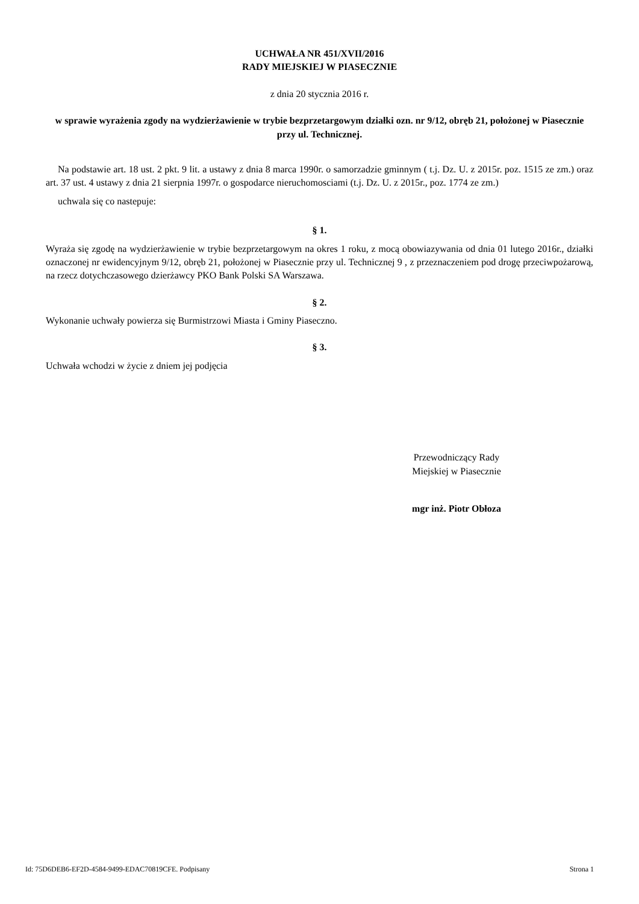UCHWAŁA NR 451/XVII/2016
RADY MIEJSKIEJ W PIASECZNIE
z dnia 20 stycznia 2016 r.
w sprawie wyrażenia zgody na wydzierżawienie w trybie bezprzetargowym działki ozn. nr 9/12, obręb 21, położonej w Piasecznie przy ul. Technicznej.
Na podstawie art. 18 ust. 2 pkt. 9 lit. a ustawy z dnia 8 marca 1990r. o samorzadzie gminnym ( t.j. Dz. U. z 2015r. poz. 1515 ze zm.) oraz art. 37 ust. 4 ustawy z dnia 21 sierpnia 1997r. o gospodarce nieruchomosciami (t.j. Dz. U. z 2015r., poz. 1774 ze zm.)
uchwala się co nastepuje:
§ 1.
Wyraża się zgodę na wydzierżawienie w trybie bezprzetargowym na okres 1 roku, z mocą obowiazywania od dnia 01 lutego 2016r., działki oznaczonej nr ewidencyjnym 9/12, obręb 21, położonej w Piasecznie przy ul. Technicznej 9 , z przeznaczeniem pod drogę przeciwpożarową, na rzecz dotychczasowego dzierżawcy PKO Bank Polski SA Warszawa.
§ 2.
Wykonanie uchwały powierza się Burmistrzowi Miasta i Gminy Piaseczno.
§ 3.
Uchwała wchodzi w życie z dniem jej podjęcia
Przewodniczący Rady
Miejskiej w Piasecznie
mgr inż. Piotr Obłoza
Id: 75D6DEB6-EF2D-4584-9499-EDAC70819CFE. Podpisany Strona 1